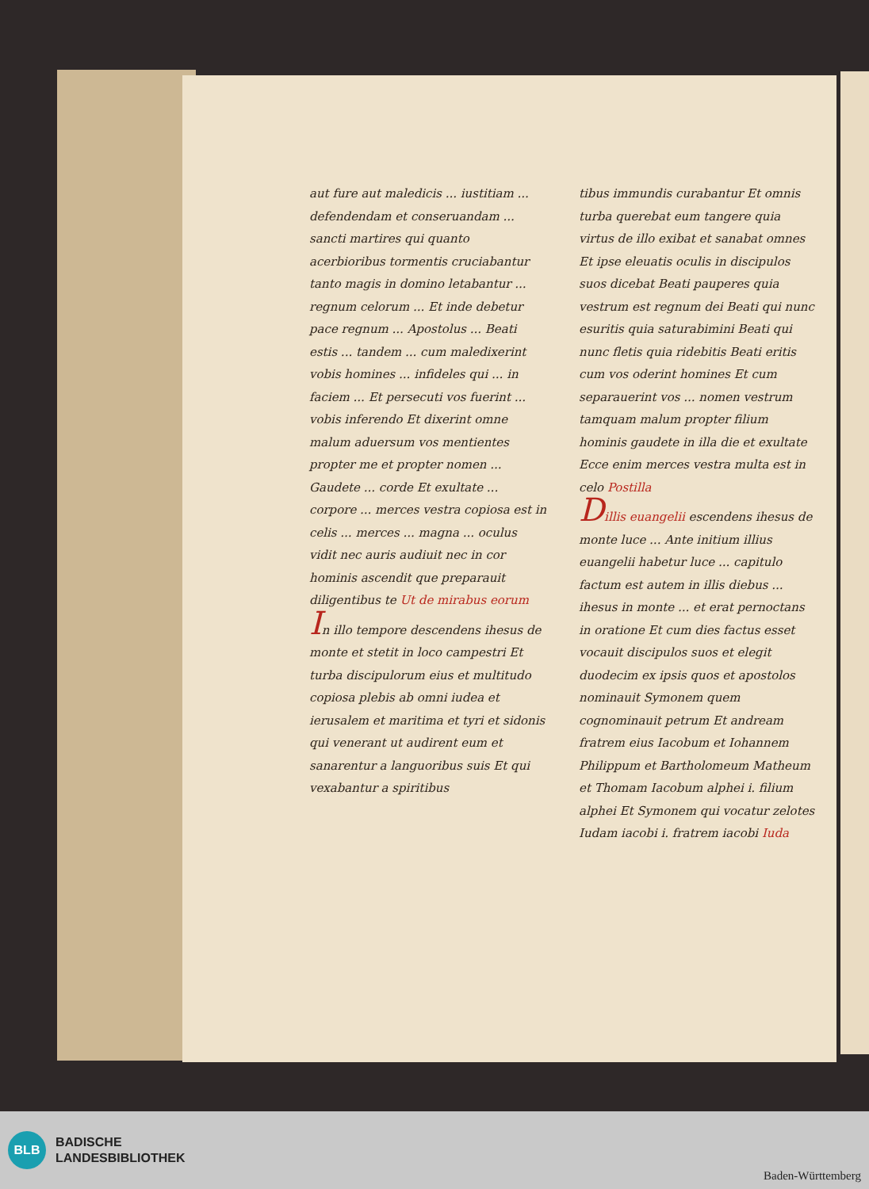aut fure aut maledicis ... iustitiam ... defendendam et conseruandam ... sancti martires qui quanto acerbioribus tormentis cruciabantur tanto magis in domino letabantur ... regnum celorum ... Et inde debetur pace regnum ... Apostolus ... Beati estis ... tandem ... cum maledixerint vobis homines ... infideles qui ... in faciem ... Et persecuti vos fuerint ... vobis inferendo Et dixerint omne malum aduersum vos mentientes propter me et propter nomen ... Gaudete ... corde Et exultate ... corpore ... merces vestra copiosa est in celis ... merces ... magna ... oculus vidit nec auris audiuit nec in cor hominis ascendit que preparauit diligentibus te Ut de mirabus eorum
In illo tempore descendens ihesus de monte et stetit in loco campestri Et turba discipulorum eius et multitudo copiosa plebis ab omni iudea et ierusalem et maritima et tyri et sidonis qui venerant ut audirent eum et sanarentur a languoribus suis Et qui vexabantur a spiritibus
tibus immundis curabantur Et omnis turba querebat eum tangere quia virtus de illo exibat et sanabat omnes Et ipse eleuatis oculis in discipulos suos dicebat Beati pauperes quia vestrum est regnum dei Beati qui nunc esuritis quia saturabimini Beati qui nunc fletis quia ridebitis Beati eritis cum vos oderint homines Et cum separauerint vos ... nomen vestrum tamquam malum propter filium hominis gaudete in illa die et exultate Ecce enim merces vestra multa est in celo Postilla
Dillis euangelii escendens ihesus de monte luce ... Ante initium illius euangelii habetur luce ... capitulo factum est autem in illis diebus ... ihesus in monte ... et erat pernoctans in oratione Et cum dies factus esset vocauit discipulos suos et elegit duodecim ex ipsis quos et apostolos nominauit Symonem quem cognominauit petrum Et andream fratrem eius Iacobum et Iohannem Philippum et Bartholomeum Matheum et Thomam Iacobum alphei i. filium alphei Et Symonem qui vocatur zelotes Iudam iacobi i. fratrem iacobi Iuda
BLB
BADISCHE
LANDESBIBLIOTHEK
Baden-Württemberg